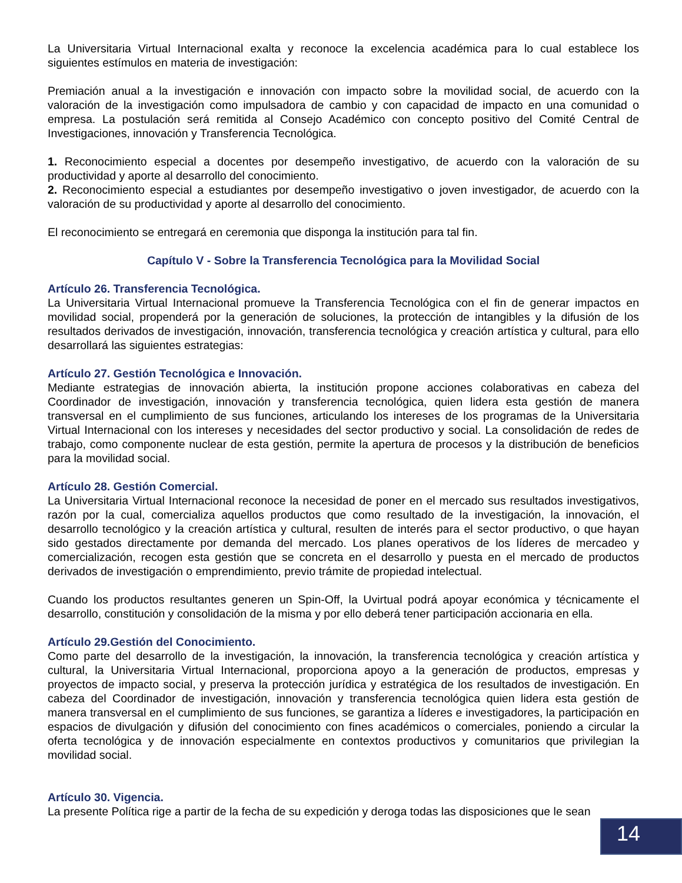La Universitaria Virtual Internacional exalta y reconoce la excelencia académica para lo cual establece los siguientes estímulos en materia de investigación:
Premiación anual a la investigación e innovación con impacto sobre la movilidad social, de acuerdo con la valoración de la investigación como impulsadora de cambio y con capacidad de impacto en una comunidad o empresa. La postulación será remitida al Consejo Académico con concepto positivo del Comité Central de Investigaciones, innovación y Transferencia Tecnológica.
1. Reconocimiento especial a docentes por desempeño investigativo, de acuerdo con la valoración de su productividad y aporte al desarrollo del conocimiento.
2. Reconocimiento especial a estudiantes por desempeño investigativo o joven investigador, de acuerdo con la valoración de su productividad y aporte al desarrollo del conocimiento.
El reconocimiento se entregará en ceremonia que disponga la institución para tal fin.
Capítulo V - Sobre la Transferencia Tecnológica para la Movilidad Social
Artículo 26. Transferencia Tecnológica.
La Universitaria Virtual Internacional promueve la Transferencia Tecnológica con el fin de generar impactos en movilidad social, propenderá por la generación de soluciones, la protección de intangibles y la difusión de los resultados derivados de investigación, innovación, transferencia tecnológica y creación artística y cultural, para ello desarrollará las siguientes estrategias:
Artículo 27. Gestión Tecnológica e Innovación.
Mediante estrategias de innovación abierta, la institución propone acciones colaborativas en cabeza del Coordinador de investigación, innovación y transferencia tecnológica, quien lidera esta gestión de manera transversal en el cumplimiento de sus funciones, articulando los intereses de los programas de la Universitaria Virtual Internacional con los intereses y necesidades del sector productivo y social. La consolidación de redes de trabajo, como componente nuclear de esta gestión, permite la apertura de procesos y la distribución de beneficios para la movilidad social.
Artículo 28. Gestión Comercial.
La Universitaria Virtual Internacional reconoce la necesidad de poner en el mercado sus resultados investigativos, razón por la cual, comercializa aquellos productos que como resultado de la investigación, la innovación, el desarrollo tecnológico y la creación artística y cultural, resulten de interés para el sector productivo, o que hayan sido gestados directamente por demanda del mercado. Los planes operativos de los líderes de mercadeo y comercialización, recogen esta gestión que se concreta en el desarrollo y puesta en el mercado de productos derivados de investigación o emprendimiento, previo trámite de propiedad intelectual.
Cuando los productos resultantes generen un Spin-Off, la Uvirtual podrá apoyar económica y técnicamente el desarrollo, constitución y consolidación de la misma y por ello deberá tener participación accionaria en ella.
Artículo 29.Gestión del Conocimiento.
Como parte del desarrollo de la investigación, la innovación, la transferencia tecnológica y creación artística y cultural, la Universitaria Virtual Internacional, proporciona apoyo a la generación de productos, empresas y proyectos de impacto social, y preserva la protección jurídica y estratégica de los resultados de investigación. En cabeza del Coordinador de investigación, innovación y transferencia tecnológica quien lidera esta gestión de manera transversal en el cumplimiento de sus funciones, se garantiza a líderes e investigadores, la participación en espacios de divulgación y difusión del conocimiento con fines académicos o comerciales, poniendo a circular la oferta tecnológica y de innovación especialmente en contextos productivos y comunitarios que privilegian la movilidad social.
Artículo 30. Vigencia.
La presente Política rige a partir de la fecha de su expedición y deroga todas las disposiciones que le sean
14